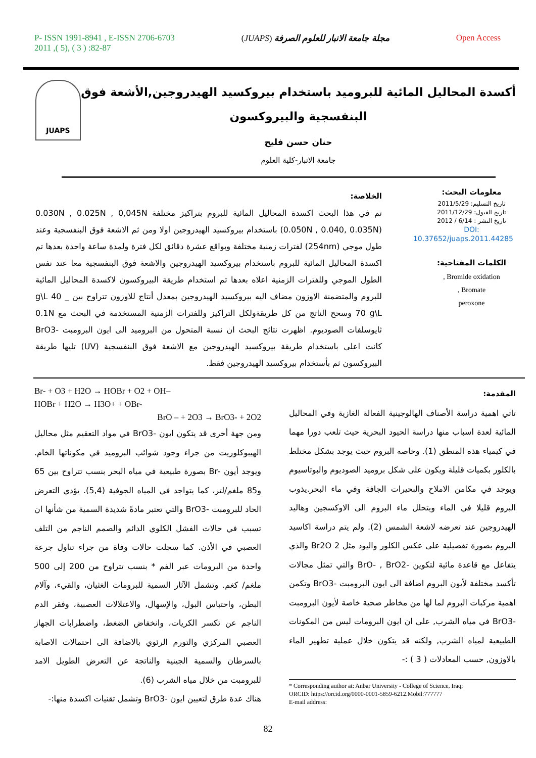P- ISSN 1991-8941 , E-ISSN 2706-6703
2011 ,( 5), ( 3 ) :82-87
(JUAPS) مجلة جامعة الانبار للعلوم الصرفة
Open Access
JUAPS
أكسدة المحاليل المائية للبروميد باستخدام بيروكسيد الهيدروجين,الأشعة فوق البنفسجية والبيروكسون
حنان حسن فليح
جامعة الانبار-كلية العلوم
معلومات البحث:
تاريخ التسليم: 2011/5/29
تاريخ القبول: 2011/12/29
تاريخ النشر : 6/14 / 2012
DOI: 10.37652/juaps.2011.44285
الكلمات المفتاحية:
Bromide oxidation ,
Bromate ,
peroxone
الخلاصة:
تم في هذا البحث اكسدة المحاليل المائية للبروم بتراكيز مختلفة 0.030N , 0.025N , 0,045N (0.050N , 0.040, 0.035N) باستخدام بيروكسيد الهيدروجين اولا ومن ثم الاشعة فوق البنفسجية وعند طول موجي (254nm) لفترات زمنية مختلفة وبواقع عشرة دقائق لكل فترة ولمدة ساعة واحدة بعدها تم اكسدة المحاليل المائية للبروم باستخدام بيروكسيد الهيدروجين والاشعة فوق البنفسجية معا عند نفس الطول الموجي وللفترات الزمنية اعلاه بعدها تم استخدام طريقة البيروكسون لاكسدة المحاليل المائية للبروم والمتضمنة الاوزون مضاف اليه بيروكسيد الهيدروجين بمعدل أنتاج للاوزون تتراوح بين g\L 40 _ 70 g\L وسحح الناتج من كل طريقةولكل التراكيز وللفترات الزمنية المستخدمة في البحث مع 0.1N ثايوسلفات الصوديوم. اظهرت نتائج البحث ان نسبة المتحول من البروميد الى ايون البرومبت -BrO3 كانت اعلى باستخدام طريقة بيروكسيد الهيدروجين مع الاشعة فوق البنفسجية (UV) تليها طريقة البيروكسون ثم بأستخدام بيروكسيد الهيدروجين فقط.
المقدمة:
تاتي اهمية دراسة الأصناف الهالوجينية الفعالة الغازية وفي المحاليل المائية لعدة اسباب منها دراسة الحيود البحرية حيث تلعب دورا مهما في كيمياء هذه المنطق (1). وخاصه البروم حيث يوجد بشكل مختلط بالكلور بكميات قليلة ويكون على شكل بروميد الصوديوم والبوتاسيوم ويوجد في مكامن الاملاح والبحيرات الجافة وفي ماء البحر.يذوب البروم قليلا في الماء ويتحلل ماء البروم الى الاوكسجين وهاليد الهيدروجين عند تعرضه لاشعة الشمس (2). ولم يتم دراسة اكاسيد البروم بصورة تفصيلية على عكس الكلور واليود مثل Br2O 2 والذي يتفاعل مع قاعدة مائية لتكوين -BrO- , BrO2 والتي تمثل مجالات تأكسد مختلفة لأيون البروم اضافة الى ايون البرومبت -BrO3 وتكمن اهمية مركبات البروم لما لها من مخاطر صحية خاصة لأيون البرومبت -BrO3 في مياه الشرب, على ان ايون البرومات ليس من المكونات الطبيعية لمياه الشرب, ولكنه قد يتكون خلال عملية تطهير الماء بالاوزون, حسب المعادلات ( 3 ) :-
* Corresponding author at: Anbar University - College of Science, Iraq;
ORCID: https://orcid.org/0000-0001-5859-6212.Mobil:777777
E-mail address:
Br- + O3 + H2O → HOBr + O2 + OH–
HOBr + H2O → H3O+ + OBr-
BrO – + 2O3 → BrO3- + 2O2
ومن جهة أخرى قد يتكون ايون -BrO3 في مواد التعقيم مثل محاليل الهيبوكلوريت من جراء وجود شوائب البروميد في مكوناتها الخام. ويوجد أيون -Br بصورة طبيعية في مياه البحر بنسب تتراوح بين 65 و85 ملغم/لتر، كما يتواجد في المياه الجوفية (5,4). يؤدي التعرض الحاد للبرومبت -BrO3 والتي تعتبر مادةً شديدة السمية من شأنها ان تسبب في حالات الفشل الكلوي الدائم والصمم الناجم من التلف العصبي في الأذن. كما سجلت حالات وفاة من جراء تناول جرعة واحدة من البرومات عبر الفم * بنسب تتراوح من 200 إلى 500 ملغم/ كغم. وتشمل الآثار السمية للبرومات الغثيان، والقيء، وآلام البطن، واحتباس البول، والإسهال، والاعتلالات العصبية، وفقر الدم الناجم عن تكسر الكريات، وانخفاض الضغط، واضطرابات الجهاز العصبي المركزي والتورم الرئوي بالاضافة الى احتمالات الاصابة بالسرطان والسمية الجينية والناتجة عن التعرض الطويل الامد للبرومبت من خلال مياه الشرب (6).
هناك عدة طرق لتعيين ايون -BrO3 وتشمل تقنيات اكسدة منها:-
82